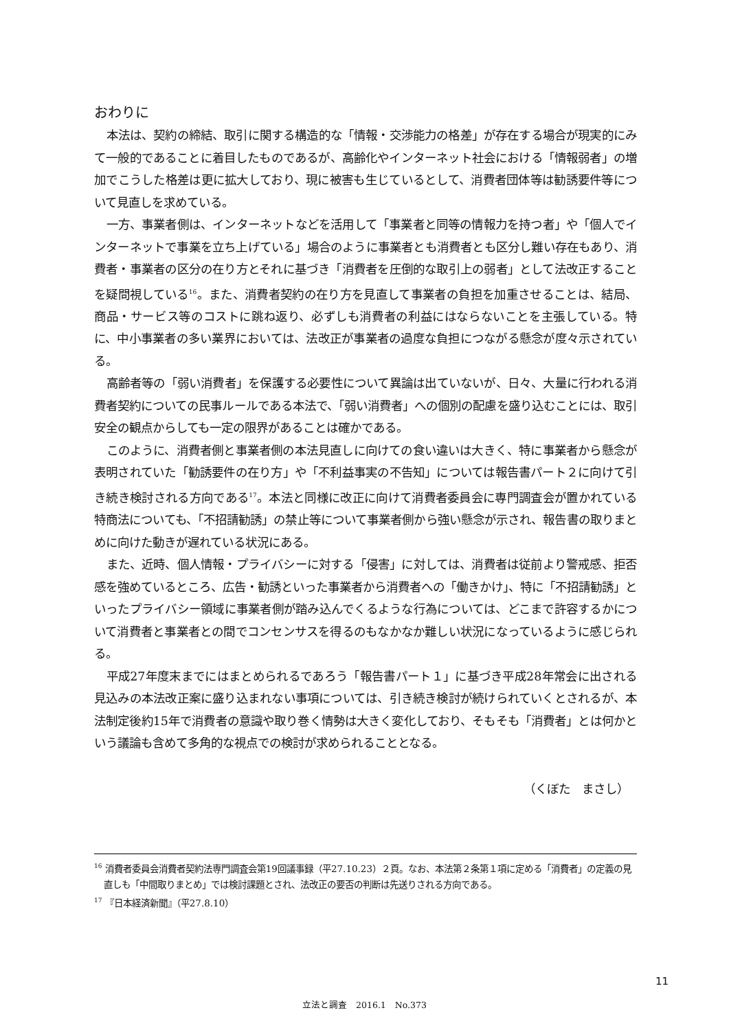おわりに
本法は、契約の締結、取引に関する構造的な「情報・交渉能力の格差」が存在する場合が現実的にみて一般的であることに着目したものであるが、高齢化やインターネット社会における「情報弱者」の増加でこうした格差は更に拡大しており、現に被害も生じているとして、消費者団体等は勧誘要件等について見直しを求めている。
一方、事業者側は、インターネットなどを活用して「事業者と同等の情報力を持つ者」や「個人でインターネットで事業を立ち上げている」場合のように事業者とも消費者とも区分し難い存在もあり、消費者・事業者の区分の在り方とそれに基づき「消費者を圧倒的な取引上の弱者」として法改正することを疑問視している<sup>16</sup>。また、消費者契約の在り方を見直して事業者の負担を加重させることは、結局、商品・サービス等のコストに跳ね返り、必ずしも消費者の利益にはならないことを主張している。特に、中小事業者の多い業界においては、法改正が事業者の過度な負担につながる懸念が度々示されている。
高齢者等の「弱い消費者」を保護する必要性について異論は出ていないが、日々、大量に行われる消費者契約についての民事ルールである本法で、「弱い消費者」への個別の配慮を盛り込むことには、取引安全の観点からしても一定の限界があることは確かである。
このように、消費者側と事業者側の本法見直しに向けての食い違いは大きく、特に事業者から懸念が表明されていた「勧誘要件の在り方」や「不利益事実の不告知」については報告書パート２に向けて引き続き検討される方向である<sup>17</sup>。本法と同様に改正に向けて消費者委員会に専門調査会が置かれている特商法についても、「不招請勧誘」の禁止等について事業者側から強い懸念が示され、報告書の取りまとめに向けた動きが遅れている状況にある。
また、近時、個人情報・プライバシーに対する「侵害」に対しては、消費者は従前より警戒感、拒否感を強めているところ、広告・勧誘といった事業者から消費者への「働きかけ」、特に「不招請勧誘」といったプライバシー領域に事業者側が踏み込んでくるような行為については、どこまで許容するかについて消費者と事業者との間でコンセンサスを得るのもなかなか難しい状況になっているように感じられる。
平成27年度末までにはまとめられるであろう「報告書パート１」に基づき平成28年常会に出される見込みの本法改正案に盛り込まれない事項については、引き続き検討が続けられていくとされるが、本法制定後約15年で消費者の意識や取り巻く情勢は大きく変化しており、そもそも「消費者」とは何かという議論も含めて多角的な視点での検討が求められることとなる。
（くぼた　まさし）
<sup>16</sup> 消費者委員会消費者契約法専門調査会第19回議事録（平27.10.23）２頁。なお、本法第２条第１項に定める「消費者」の定義の見直しも「中間取りまとめ」では検討課題とされ、法改正の要否の判断は先送りされる方向である。
<sup>17</sup> 『日本経済新聞』（平27.8.10）
11
立法と調査　2016.1　No.373